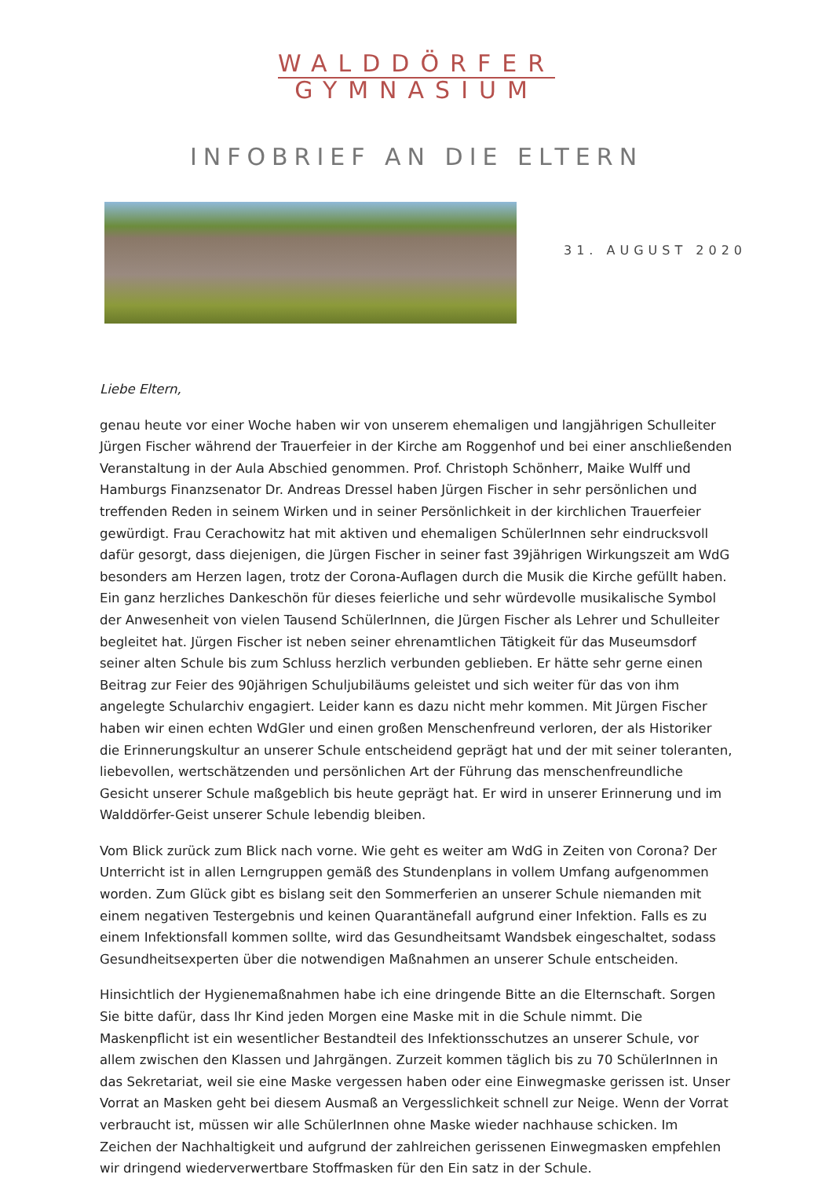WALDDÖRFER
GYMNASIUM
INFOBRIEF AN DIE ELTERN
31. AUGUST 2020
Liebe Eltern,
genau heute vor einer Woche haben wir von unserem ehemaligen und langjährigen Schulleiter Jürgen Fischer während der Trauerfeier in der Kirche am Roggenhof und bei einer anschließenden Veranstaltung in der Aula Abschied genommen. Prof. Christoph Schönherr, Maike Wulff und Hamburgs Finanzsenator Dr. Andreas Dressel haben Jürgen Fischer in sehr persönlichen und treffenden Reden in seinem Wirken und in seiner Persönlichkeit in der kirchlichen Trauerfeier gewürdigt. Frau Cerachowitz hat mit aktiven und ehemaligen SchülerInnen sehr eindrucksvoll dafür gesorgt, dass diejenigen, die Jürgen Fischer in seiner fast 39jährigen Wirkungszeit am WdG besonders am Herzen lagen, trotz der Corona-Auflagen durch die Musik die Kirche gefüllt haben. Ein ganz herzliches Dankeschön für dieses feierliche und sehr würdevolle musikalische Symbol der Anwesenheit von vielen Tausend SchülerInnen, die Jürgen Fischer als Lehrer und Schulleiter begleitet hat. Jürgen Fischer ist neben seiner ehrenamtlichen Tätigkeit für das Museumsdorf seiner alten Schule bis zum Schluss herzlich verbunden geblieben. Er hätte sehr gerne einen Beitrag zur Feier des 90jährigen Schuljubiläums geleistet und sich weiter für das von ihm angelegte Schularchiv engagiert. Leider kann es dazu nicht mehr kommen. Mit Jürgen Fischer haben wir einen echten WdGler und einen großen Menschenfreund verloren, der als Historiker die Erinnerungskultur an unserer Schule entscheidend geprägt hat und der mit seiner toleranten, liebevollen, wertschätzenden und persönlichen Art der Führung das menschenfreundliche Gesicht unserer Schule maßgeblich bis heute geprägt hat. Er wird in unserer Erinnerung und im Walddörfer-Geist unserer Schule lebendig bleiben.
Vom Blick zurück zum Blick nach vorne. Wie geht es weiter am WdG in Zeiten von Corona? Der Unterricht ist in allen Lerngruppen gemäß des Stundenplans in vollem Umfang aufgenommen worden. Zum Glück gibt es bislang seit den Sommerferien an unserer Schule niemanden mit einem negativen Testergebnis und keinen Quarantänefall aufgrund einer Infektion. Falls es zu einem Infektionsfall kommen sollte, wird das Gesundheitsamt Wandsbek eingeschaltet, sodass Gesundheitsexperten über die notwendigen Maßnahmen an unserer Schule entscheiden.
Hinsichtlich der Hygienemaßnahmen habe ich eine dringende Bitte an die Elternschaft. Sorgen Sie bitte dafür, dass Ihr Kind jeden Morgen eine Maske mit in die Schule nimmt. Die Maskenpflicht ist ein wesentlicher Bestandteil des Infektionsschutzes an unserer Schule, vor allem zwischen den Klassen und Jahrgängen. Zurzeit kommen täglich bis zu 70 SchülerInnen in das Sekretariat, weil sie eine Maske vergessen haben oder eine Einwegmaske gerissen ist. Unser Vorrat an Masken geht bei diesem Ausmaß an Vergesslichkeit schnell zur Neige. Wenn der Vorrat verbraucht ist, müssen wir alle SchülerInnen ohne Maske wieder nachhause schicken. Im Zeichen der Nachhaltigkeit und aufgrund der zahlreichen gerissenen Einwegmasken empfehlen wir dringend wiederverwertbare Stoffmasken für den Ein satz in der Schule.